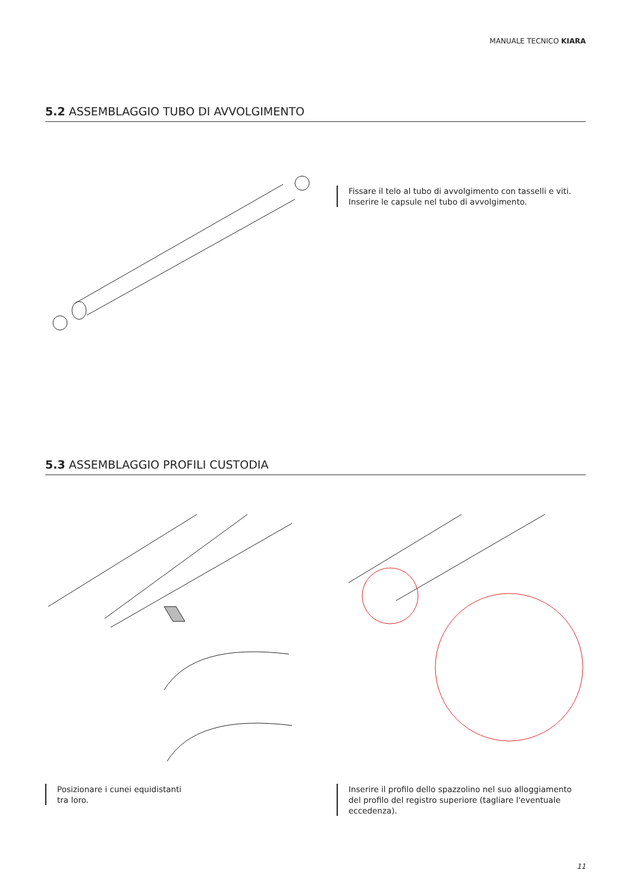MANUALE TECNICO KIARA
5.2 ASSEMBLAGGIO TUBO DI AVVOLGIMENTO
Fissare il telo al tubo di avvolgimento con tasselli e viti.
Inserire le capsule nel tubo di avvolgimento.
5.3 ASSEMBLAGGIO PROFILI CUSTODIA
Posizionare i cunei equidistanti
tra loro.
Inserire il profilo dello spazzolino nel suo alloggiamento
del profilo del registro superiore (tagliare l'eventuale
eccedenza).
11